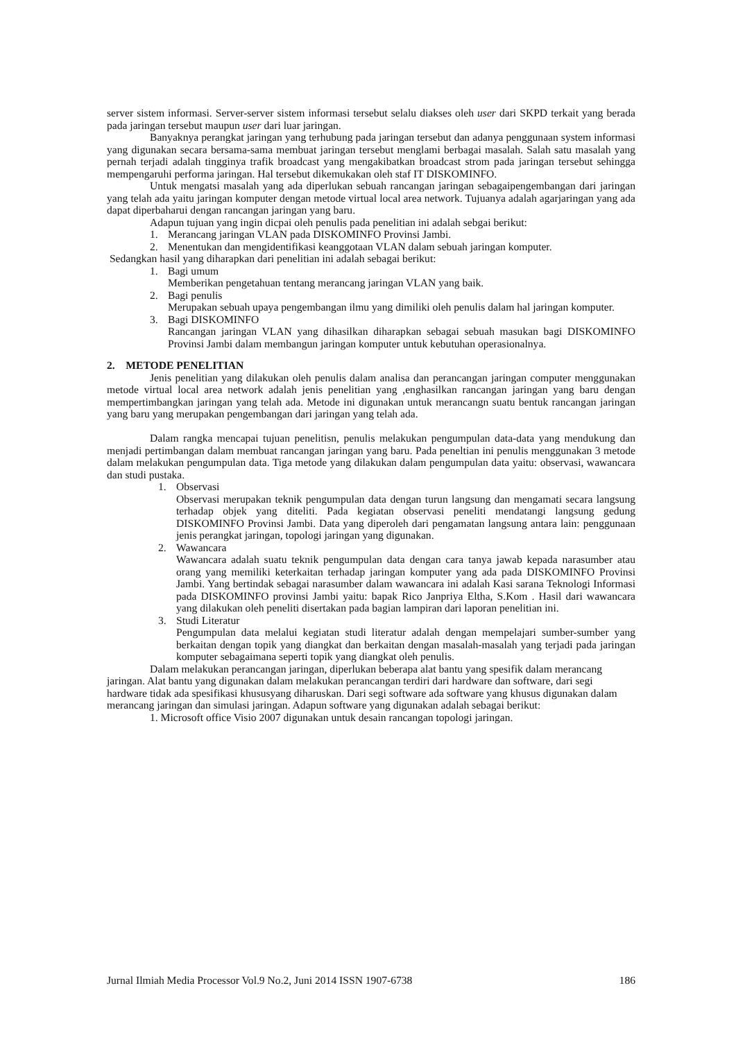server sistem informasi. Server-server sistem informasi tersebut selalu diakses oleh user dari SKPD terkait yang berada pada jaringan tersebut maupun user dari luar jaringan.
Banyaknya perangkat jaringan yang terhubung pada jaringan tersebut dan adanya penggunaan system informasi yang digunakan secara bersama-sama membuat jaringan tersebut menglami berbagai masalah. Salah satu masalah yang pernah terjadi adalah tingginya trafik broadcast yang mengakibatkan broadcast strom pada jaringan tersebut sehingga mempengaruhi performa jaringan. Hal tersebut dikemukakan oleh staf IT DISKOMINFO.
Untuk mengatsi masalah yang ada diperlukan sebuah rancangan jaringan sebagaipengembangan dari jaringan yang telah ada yaitu jaringan komputer dengan metode virtual local area network. Tujuanya adalah agarjaringan yang ada dapat diperbaharui dengan rancangan jaringan yang baru.
Adapun tujuan yang ingin dicpai oleh penulis pada penelitian ini adalah sebgai berikut:
1. Merancang jaringan VLAN pada DISKOMINFO Provinsi Jambi.
2. Menentukan dan mengidentifikasi keanggotaan VLAN dalam sebuah jaringan komputer.
Sedangkan hasil yang diharapkan dari penelitian ini adalah sebagai berikut:
1. Bagi umum
Memberikan pengetahuan tentang merancang jaringan VLAN yang baik.
2. Bagi penulis
Merupakan sebuah upaya pengembangan ilmu yang dimiliki oleh penulis dalam hal jaringan komputer.
3. Bagi DISKOMINFO
Rancangan jaringan VLAN yang dihasilkan diharapkan sebagai sebuah masukan bagi DISKOMINFO Provinsi Jambi dalam membangun jaringan komputer untuk kebutuhan operasionalnya.
2. METODE PENELITIAN
Jenis penelitian yang dilakukan oleh penulis dalam analisa dan perancangan jaringan computer menggunakan metode virtual local area network adalah jenis penelitian yang ,enghasilkan rancangan jaringan yang baru dengan mempertimbangkan jaringan yang telah ada. Metode ini digunakan untuk merancangn suatu bentuk rancangan jaringan yang baru yang merupakan pengembangan dari jaringan yang telah ada.
Dalam rangka mencapai tujuan penelitisn, penulis melakukan pengumpulan data-data yang mendukung dan menjadi pertimbangan dalam membuat rancangan jaringan yang baru. Pada peneltian ini penulis menggunakan 3 metode dalam melakukan pengumpulan data. Tiga metode yang dilakukan dalam pengumpulan data yaitu: observasi, wawancara dan studi pustaka.
1. Observasi
Observasi merupakan teknik pengumpulan data dengan turun langsung dan mengamati secara langsung terhadap objek yang diteliti. Pada kegiatan observasi peneliti mendatangi langsung gedung DISKOMINFO Provinsi Jambi. Data yang diperoleh dari pengamatan langsung antara lain: penggunaan jenis perangkat jaringan, topologi jaringan yang digunakan.
2. Wawancara
Wawancara adalah suatu teknik pengumpulan data dengan cara tanya jawab kepada narasumber atau orang yang memiliki keterkaitan terhadap jaringan komputer yang ada pada DISKOMINFO Provinsi Jambi. Yang bertindak sebagai narasumber dalam wawancara ini adalah Kasi sarana Teknologi Informasi pada DISKOMINFO provinsi Jambi yaitu: bapak Rico Janpriya Eltha, S.Kom . Hasil dari wawancara yang dilakukan oleh peneliti disertakan pada bagian lampiran dari laporan penelitian ini.
3. Studi Literatur
Pengumpulan data melalui kegiatan studi literatur adalah dengan mempelajari sumber-sumber yang berkaitan dengan topik yang diangkat dan berkaitan dengan masalah-masalah yang terjadi pada jaringan komputer sebagaimana seperti topik yang diangkat oleh penulis.
Dalam melakukan perancangan jaringan, diperlukan beberapa alat bantu yang spesifik dalam merancang jaringan. Alat bantu yang digunakan dalam melakukan perancangan terdiri dari hardware dan software, dari segi hardware tidak ada spesifikasi khususyang diharuskan. Dari segi software ada software yang khusus digunakan dalam merancang jaringan dan simulasi jaringan. Adapun software yang digunakan adalah sebagai berikut:
1. Microsoft office Visio 2007 digunakan untuk desain rancangan topologi jaringan.
Jurnal Ilmiah Media Processor Vol.9 No.2, Juni 2014 ISSN 1907-6738 186